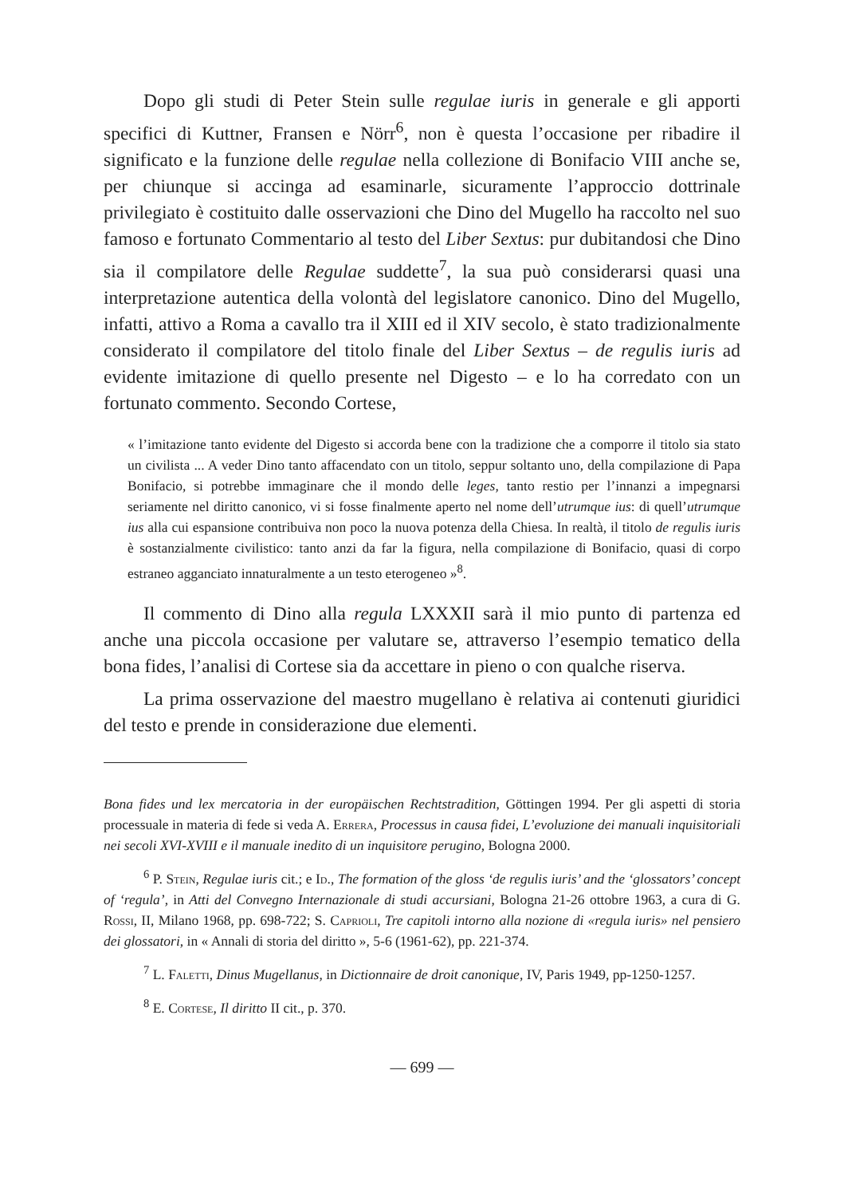Dopo gli studi di Peter Stein sulle regulae iuris in generale e gli apporti specifici di Kuttner, Fransen e Nörr<sup>6</sup>, non è questa l’occasione per ribadire il significato e la funzione delle regulae nella collezione di Bonifacio VIII anche se, per chiunque si accinga ad esaminarle, sicuramente l’approccio dottrinale privilegiato è costituito dalle osservazioni che Dino del Mugello ha raccolto nel suo famoso e fortunato Commentario al testo del Liber Sextus: pur dubitandosi che Dino sia il compilatore delle Regulae suddette<sup>7</sup>, la sua può considerarsi quasi una interpretazione autentica della volontà del legislatore canonico. Dino del Mugello, infatti, attivo a Roma a cavallo tra il XIII ed il XIV secolo, è stato tradizionalmente considerato il compilatore del titolo finale del Liber Sextus – de regulis iuris ad evidente imitazione di quello presente nel Digesto – e lo ha corredato con un fortunato commento. Secondo Cortese,
« l’imitazione tanto evidente del Digesto si accorda bene con la tradizione che a comporre il titolo sia stato un civilista ... A veder Dino tanto affacendato con un titolo, seppur soltanto uno, della compilazione di Papa Bonifacio, si potrebbe immaginare che il mondo delle leges, tanto restio per l’innanzi a impegnarsi seriamente nel diritto canonico, vi si fosse finalmente aperto nel nome dell’utrumque ius: di quell’utrumque ius alla cui espansione contribuiva non poco la nuova potenza della Chiesa. In realtà, il titolo de regulis iuris è sostanzialmente civilistico: tanto anzi da far la figura, nella compilazione di Bonifacio, quasi di corpo estraneo agganciato innaturalmente a un testo eterogeneo »<sup>8</sup>.
Il commento di Dino alla regula LXXXII sarà il mio punto di partenza ed anche una piccola occasione per valutare se, attraverso l’esempio tematico della bona fides, l’analisi di Cortese sia da accettare in pieno o con qualche riserva.
La prima osservazione del maestro mugellano è relativa ai contenuti giuridici del testo e prende in considerazione due elementi.
Bona fides und lex mercatoria in der europäischen Rechtstradition, Göttingen 1994. Per gli aspetti di storia processuale in materia di fede si veda A. Errera, Processus in causa fidei, L’evoluzione dei manuali inquisitoriali nei secoli XVI-XVIII e il manuale inedito di un inquisitore perugino, Bologna 2000.
<sup>6</sup> P. Stein, Regulae iuris cit.; e Id., The formation of the gloss ‘de regulis iuris’ and the ‘glossators’ concept of ‘regula’, in Atti del Convegno Internazionale di studi accursiani, Bologna 21-26 ottobre 1963, a cura di G. Rossi, II, Milano 1968, pp. 698-722; S. Caprioli, Tre capitoli intorno alla nozione di «regula iuris» nel pensiero dei glossatori, in « Annali di storia del diritto », 5-6 (1961-62), pp. 221-374.
<sup>7</sup> L. Faletti, Dinus Mugellanus, in Dictionnaire de droit canonique, IV, Paris 1949, pp-1250-1257.
<sup>8</sup> E. Cortese, Il diritto II cit., p. 370.
— 699 —